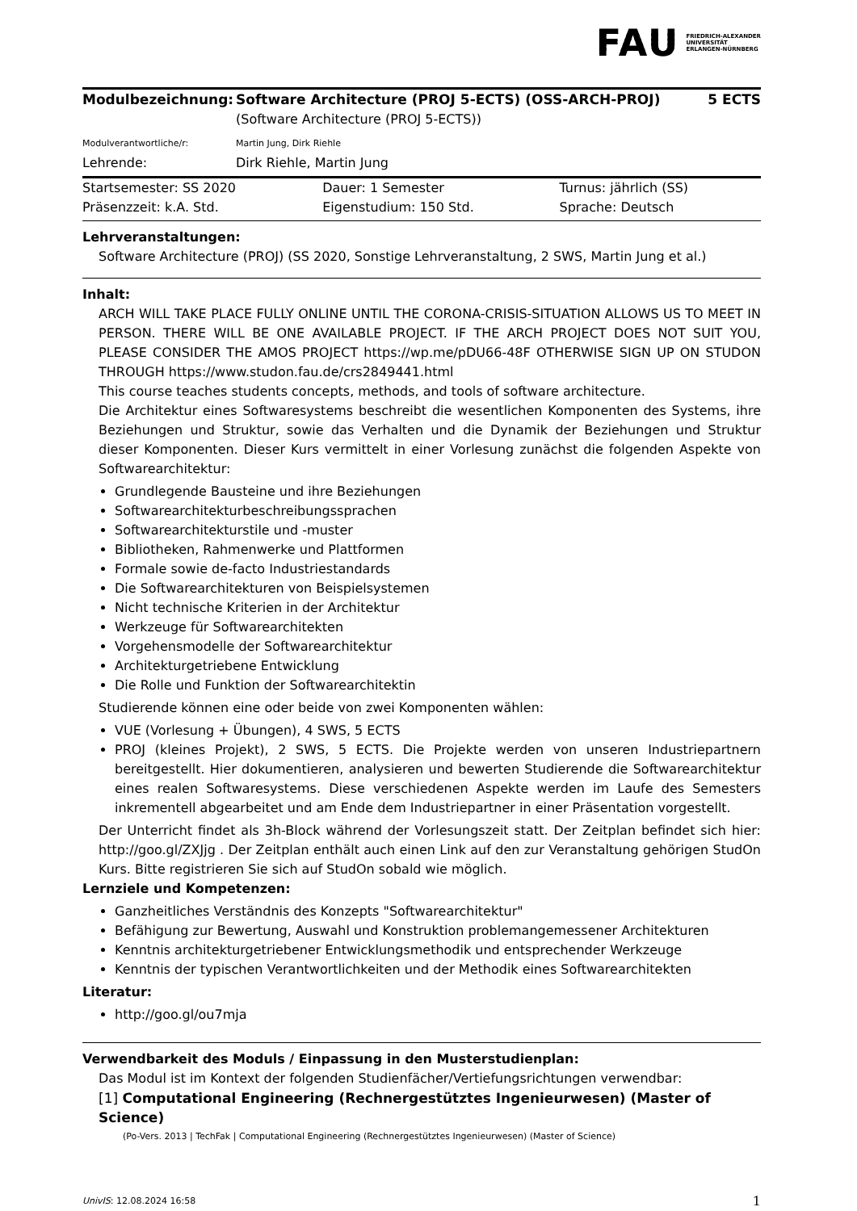FAU FRIEDRICH-ALEXANDER
UNIVERSITÄT
ERLANGEN-NÜRNBERG
| Modulbezeichnung: | Software Architecture (PROJ 5-ECTS) (OSS-ARCH-PROJ) (Software Architecture (PROJ 5-ECTS)) | 5 ECTS |
| Modulverantwortliche/r: | Martin Jung, Dirk Riehle | |
| Lehrende: | Dirk Riehle, Martin Jung | |
| Startsemester: SS 2020 | Dauer: 1 Semester | Turnus: jährlich (SS) |
| Präsenzzeit: k.A. Std. | Eigenstudium: 150 Std. | Sprache: Deutsch |
Lehrveranstaltungen:
Software Architecture (PROJ) (SS 2020, Sonstige Lehrveranstaltung, 2 SWS, Martin Jung et al.)
Inhalt:
ARCH WILL TAKE PLACE FULLY ONLINE UNTIL THE CORONA-CRISIS-SITUATION ALLOWS US TO MEET IN PERSON. THERE WILL BE ONE AVAILABLE PROJECT. IF THE ARCH PROJECT DOES NOT SUIT YOU, PLEASE CONSIDER THE AMOS PROJECT https://wp.me/pDU66-48F OTHERWISE SIGN UP ON STUDON THROUGH https://www.studon.fau.de/crs2849441.html
This course teaches students concepts, methods, and tools of software architecture.
Die Architektur eines Softwaresystems beschreibt die wesentlichen Komponenten des Systems, ihre Beziehungen und Struktur, sowie das Verhalten und die Dynamik der Beziehungen und Struktur dieser Komponenten. Dieser Kurs vermittelt in einer Vorlesung zunächst die folgenden Aspekte von Softwarearchitektur:
Grundlegende Bausteine und ihre Beziehungen
Softwarearchitekturbeschreibungssprachen
Softwarearchitekturstile und -muster
Bibliotheken, Rahmenwerke und Plattformen
Formale sowie de-facto Industriestandards
Die Softwarearchitekturen von Beispielsystemen
Nicht technische Kriterien in der Architektur
Werkzeuge für Softwarearchitekten
Vorgehensmodelle der Softwarearchitektur
Architekturgetriebene Entwicklung
Die Rolle und Funktion der Softwarearchitektin
Studierende können eine oder beide von zwei Komponenten wählen:
VUE (Vorlesung + Übungen), 4 SWS, 5 ECTS
PROJ (kleines Projekt), 2 SWS, 5 ECTS. Die Projekte werden von unseren Industriepartnern bereitgestellt. Hier dokumentieren, analysieren und bewerten Studierende die Softwarearchitektur eines realen Softwaresystems. Diese verschiedenen Aspekte werden im Laufe des Semesters inkrementell abgearbeitet und am Ende dem Industriepartner in einer Präsentation vorgestellt.
Der Unterricht findet als 3h-Block während der Vorlesungszeit statt. Der Zeitplan befindet sich hier: http://goo.gl/ZXJjg . Der Zeitplan enthält auch einen Link auf den zur Veranstaltung gehörigen StudOn Kurs. Bitte registrieren Sie sich auf StudOn sobald wie möglich.
Lernziele und Kompetenzen:
Ganzheitliches Verständnis des Konzepts "Softwarearchitektur"
Befähigung zur Bewertung, Auswahl und Konstruktion problemangemessener Architekturen
Kenntnis architekturgetriebener Entwicklungsmethodik und entsprechender Werkzeuge
Kenntnis der typischen Verantwortlichkeiten und der Methodik eines Softwarearchitekten
Literatur:
http://goo.gl/ou7mja
Verwendbarkeit des Moduls / Einpassung in den Musterstudienplan:
Das Modul ist im Kontext der folgenden Studienfächer/Vertiefungsrichtungen verwendbar:
[1] Computational Engineering (Rechnergestütztes Ingenieurwesen) (Master of Science)
(Po-Vers. 2013 | TechFak | Computational Engineering (Rechnergestütztes Ingenieurwesen) (Master of Science)
UnivIS: 12.08.2024 16:58 1